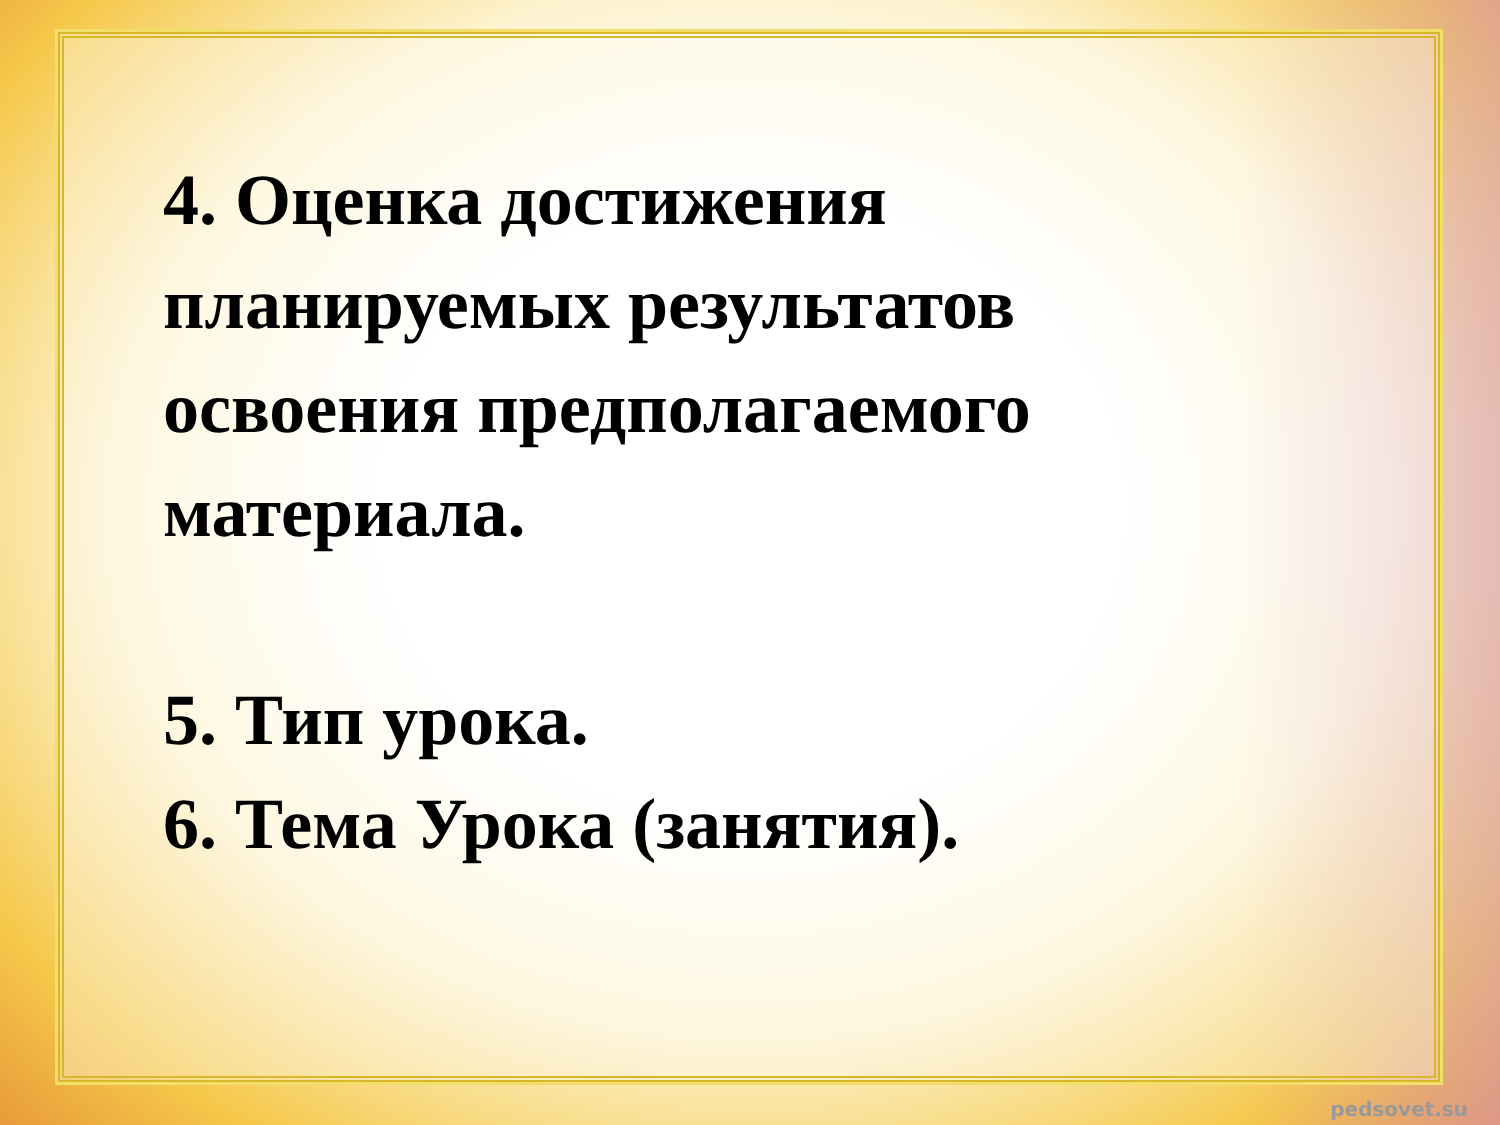4. Оценка достижения
планируемых результатов
освоения предполагаемого
материала.
5. Тип урока.
6. Тема Урока (занятия).
pedsovet.su